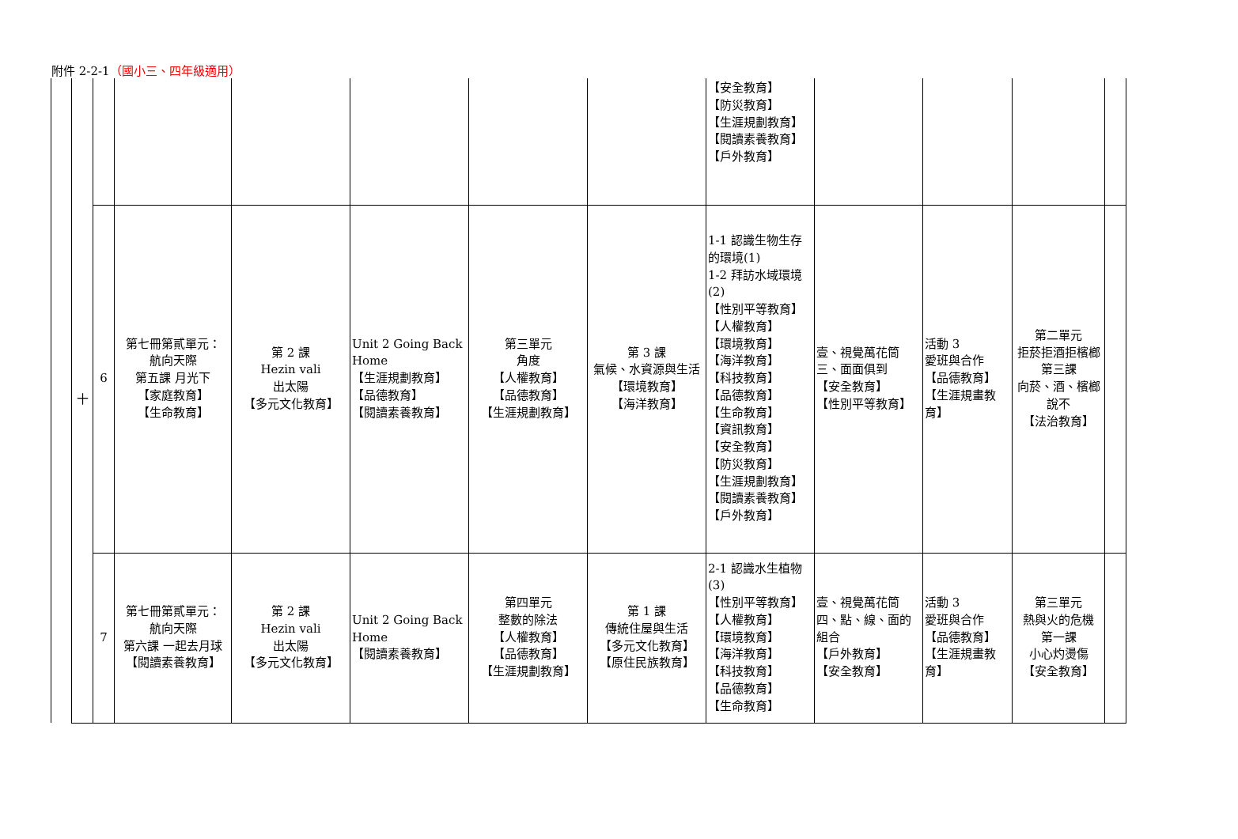附件 2-2-1（國小三、四年級適用）
| 十 | | | | | | | 【安全教育】 【防災教育】 【生涯規劃教育】 【閱讀素養教育】 【戶外教育】 | | | | |
| | 6 | 第七冊第貳單元： 航向天際 第五課 月光下 【家庭教育】 【生命教育】 | 第 2 課 Hezin vali 出太陽 【多元文化教育】 | Unit 2 Going Back Home 【生涯規劃教育】 【品德教育】 【閱讀素養教育】 | 第三單元 角度 【人權教育】 【品德教育】 【生涯規劃教育】 | 第 3 課 氣候、水資源與生活 【環境教育】 【海洋教育】 | 1-1 認識生物生存的環境(1) 1-2 拜訪水域環境(2) 【性別平等教育】 【人權教育】 【環境教育】 【海洋教育】 【科技教育】 【品德教育】 【生命教育】 【資訊教育】 【安全教育】 【防災教育】 【生涯規劃教育】 【閱讀素養教育】 【戶外教育】 | 壹、視覺萬花筒 三、面面俱到 【安全教育】 【性別平等教育】 | 活動 3 愛班與合作 【品德教育】 【生涯規畫教育】 | 第二單元 拒菸拒酒拒檳榔 第三課 向菸、酒、檳榔說不 【法治教育】 | |
| | 7 | 第七冊第貳單元： 航向天際 第六課 一起去月球 【閱讀素養教育】 | 第 2 課 Hezin vali 出太陽 【多元文化教育】 | Unit 2 Going Back Home 【閱讀素養教育】 | 第四單元 整數的除法 【人權教育】 【品德教育】 【生涯規劃教育】 | 第 1 課 傳統住屋與生活 【多元文化教育】 【原住民族教育】 | 2-1 認識水生植物(3) 【性別平等教育】 【人權教育】 【環境教育】 【海洋教育】 【科技教育】 【品德教育】 【生命教育】 | 壹、視覺萬花筒 四、點、線、面的組合 【戶外教育】 【安全教育】 | 活動 3 愛班與合作 【品德教育】 【生涯規畫教育】 | 第三單元 熱與火的危機 第一課 小心灼燙傷 【安全教育】 | |